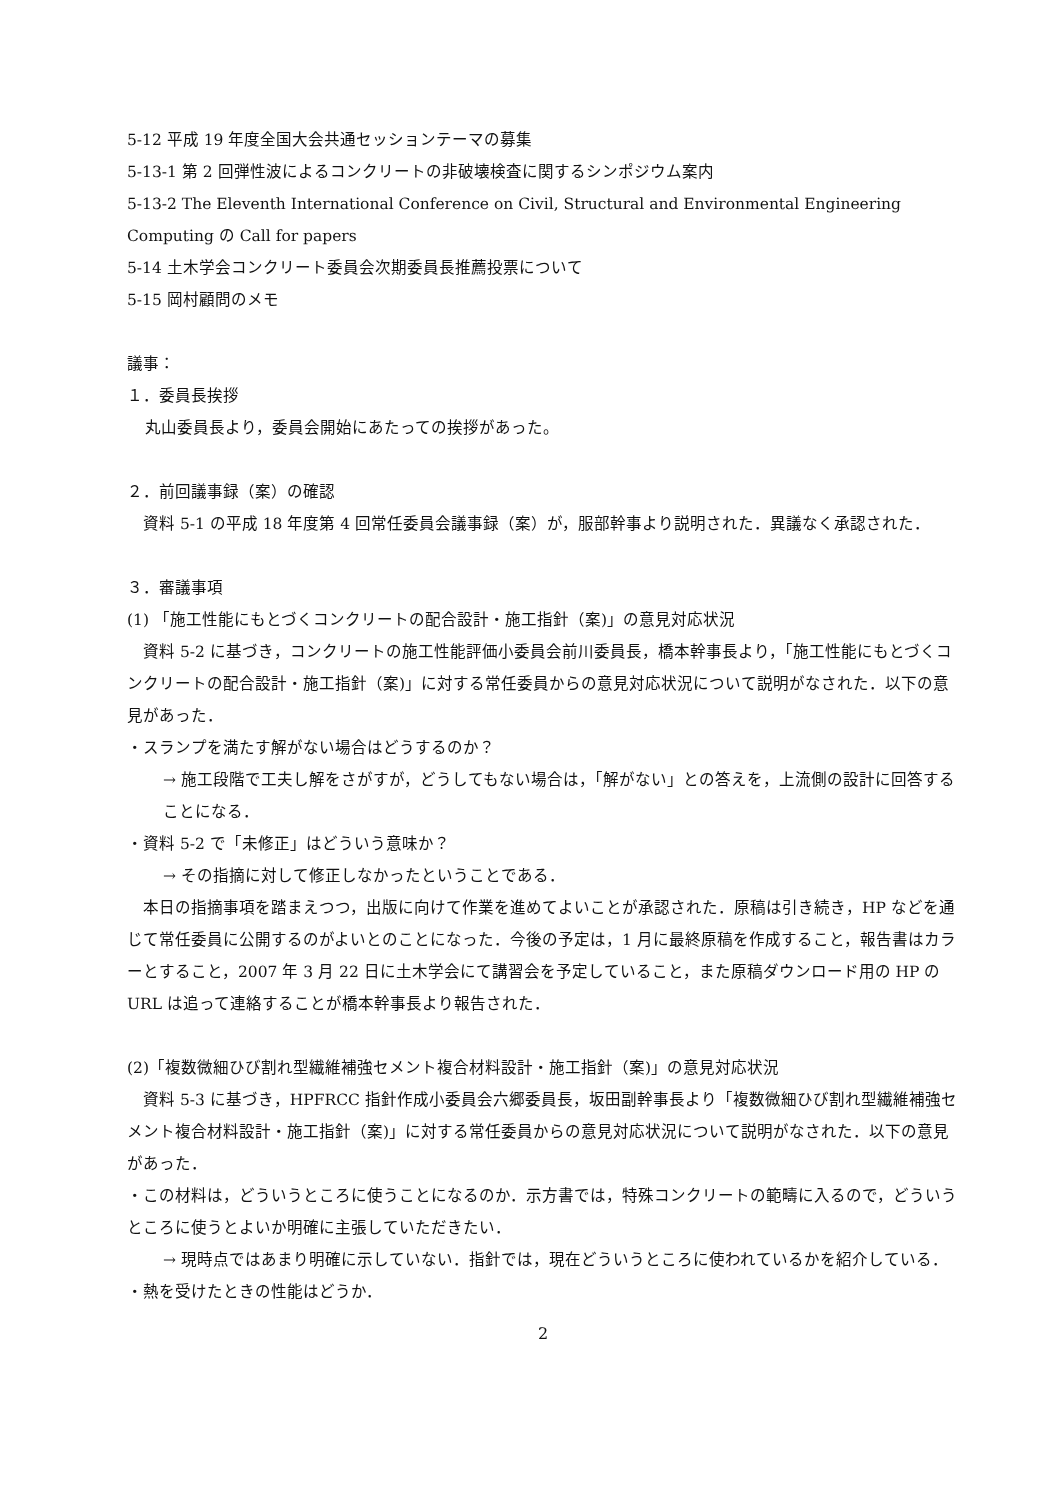5-12 平成 19 年度全国大会共通セッションテーマの募集
5-13-1 第 2 回弾性波によるコンクリートの非破壊検査に関するシンポジウム案内
5-13-2 The Eleventh International Conference on Civil, Structural and Environmental Engineering Computing の Call for papers
5-14 土木学会コンクリート委員会次期委員長推薦投票について
5-15 岡村顧問のメモ
議事：
１．委員長挨拶
丸山委員長より，委員会開始にあたっての挨拶があった。
２．前回議事録（案）の確認
　資料 5-1 の平成 18 年度第 4 回常任委員会議事録（案）が，服部幹事より説明された．異議なく承認された．
３．審議事項
(1) 「施工性能にもとづくコンクリートの配合設計・施工指針（案)」の意見対応状況
　資料 5-2 に基づき，コンクリートの施工性能評価小委員会前川委員長，橋本幹事長より，「施工性能にもとづくコンクリートの配合設計・施工指針（案)」に対する常任委員からの意見対応状況について説明がなされた．以下の意見があった．
・スランプを満たす解がない場合はどうするのか？
→ 施工段階で工夫し解をさがすが，どうしてもない場合は，「解がない」との答えを，上流側の設計に回答することになる．
・資料 5-2 で「未修正」はどういう意味か？
→ その指摘に対して修正しなかったということである．
　本日の指摘事項を踏まえつつ，出版に向けて作業を進めてよいことが承認された．原稿は引き続き，HP などを通じて常任委員に公開するのがよいとのことになった．今後の予定は，1 月に最終原稿を作成すること，報告書はカラーとすること，2007 年 3 月 22 日に土木学会にて講習会を予定していること，また原稿ダウンロード用の HP の URL は追って連絡することが橋本幹事長より報告された．
(2)「複数微細ひび割れ型繊維補強セメント複合材料設計・施工指針（案)」の意見対応状況
　資料 5-3 に基づき，HPFRCC 指針作成小委員会六郷委員長，坂田副幹事長より「複数微細ひび割れ型繊維補強セメント複合材料設計・施工指針（案)」に対する常任委員からの意見対応状況について説明がなされた．以下の意見があった．
・この材料は，どういうところに使うことになるのか．示方書では，特殊コンクリートの範疇に入るので，どういうところに使うとよいか明確に主張していただきたい．
→ 現時点ではあまり明確に示していない．指針では，現在どういうところに使われているかを紹介している．
・熱を受けたときの性能はどうか．
2